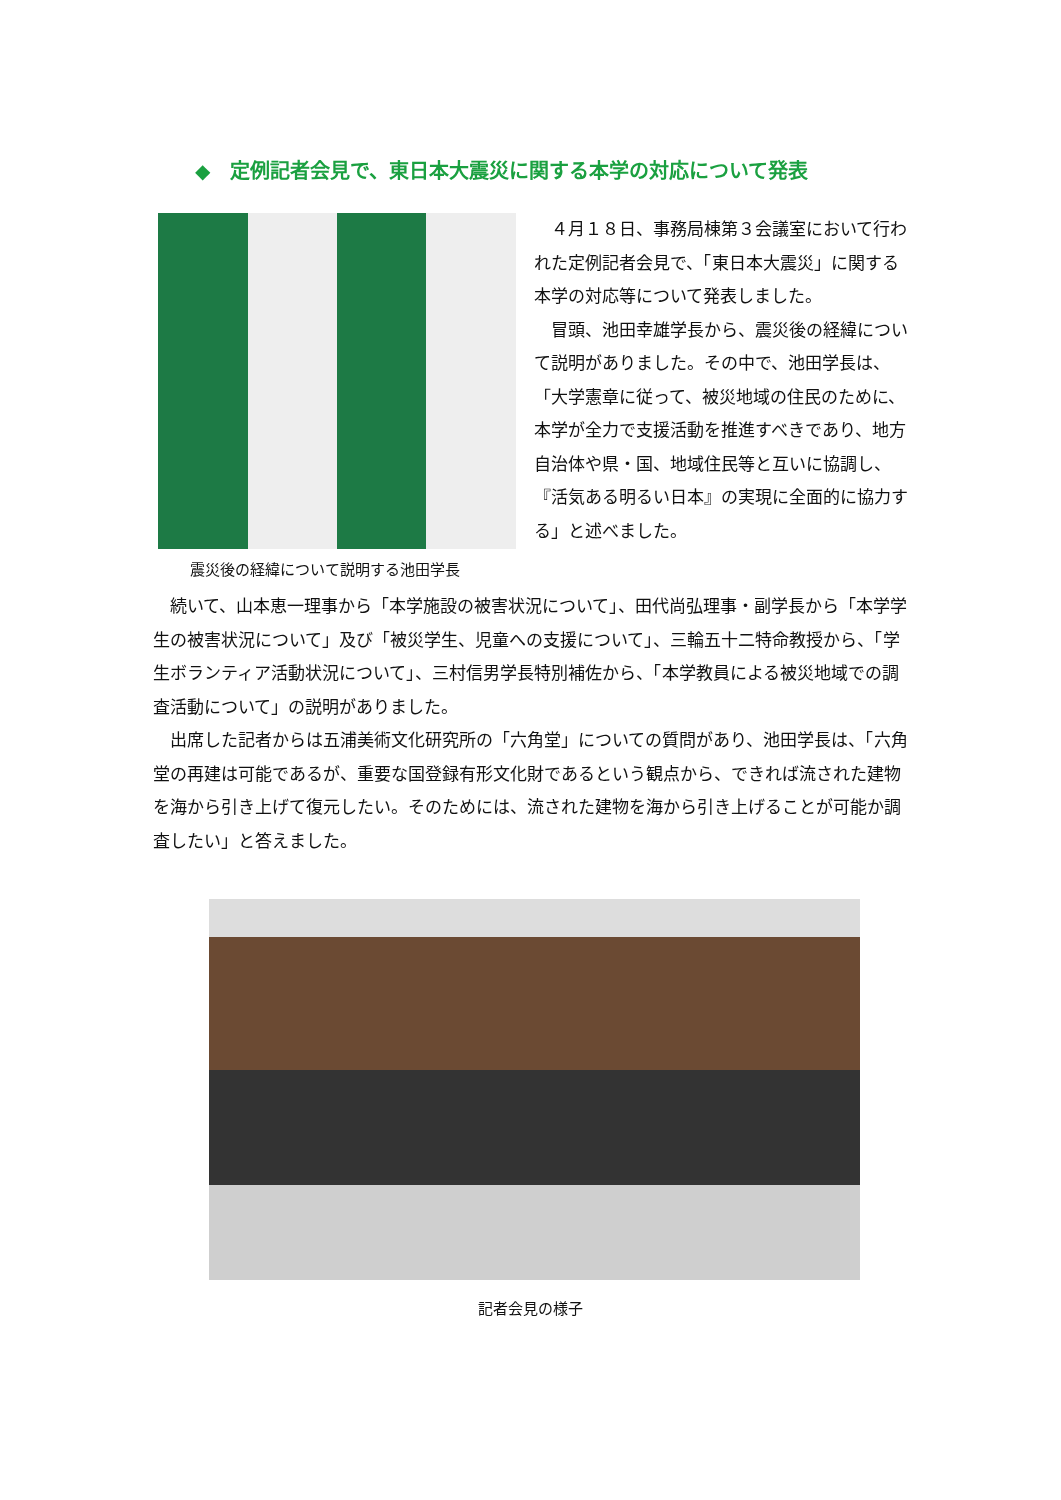◆　定例記者会見で、東日本大震災に関する本学の対応について発表
４月１８日、事務局棟第３会議室において行われた定例記者会見で、「東日本大震災」に関する本学の対応等について発表しました。
冒頭、池田幸雄学長から、震災後の経緯について説明がありました。その中で、池田学長は、「大学憲章に従って、被災地域の住民のために、本学が全力で支援活動を推進すべきであり、地方自治体や県・国、地域住民等と互いに協調し、『活気ある明るい日本』の実現に全面的に協力する」と述べました。
震災後の経緯について説明する池田学長
続いて、山本恵一理事から「本学施設の被害状況について」、田代尚弘理事・副学長から「本学学生の被害状況について」及び「被災学生、児童への支援について」、三輪五十二特命教授から、「学生ボランティア活動状況について」、三村信男学長特別補佐から、「本学教員による被災地域での調査活動について」の説明がありました。
出席した記者からは五浦美術文化研究所の「六角堂」についての質問があり、池田学長は、「六角堂の再建は可能であるが、重要な国登録有形文化財であるという観点から、できれば流された建物を海から引き上げて復元したい。そのためには、流された建物を海から引き上げることが可能か調査したい」と答えました。
記者会見の様子